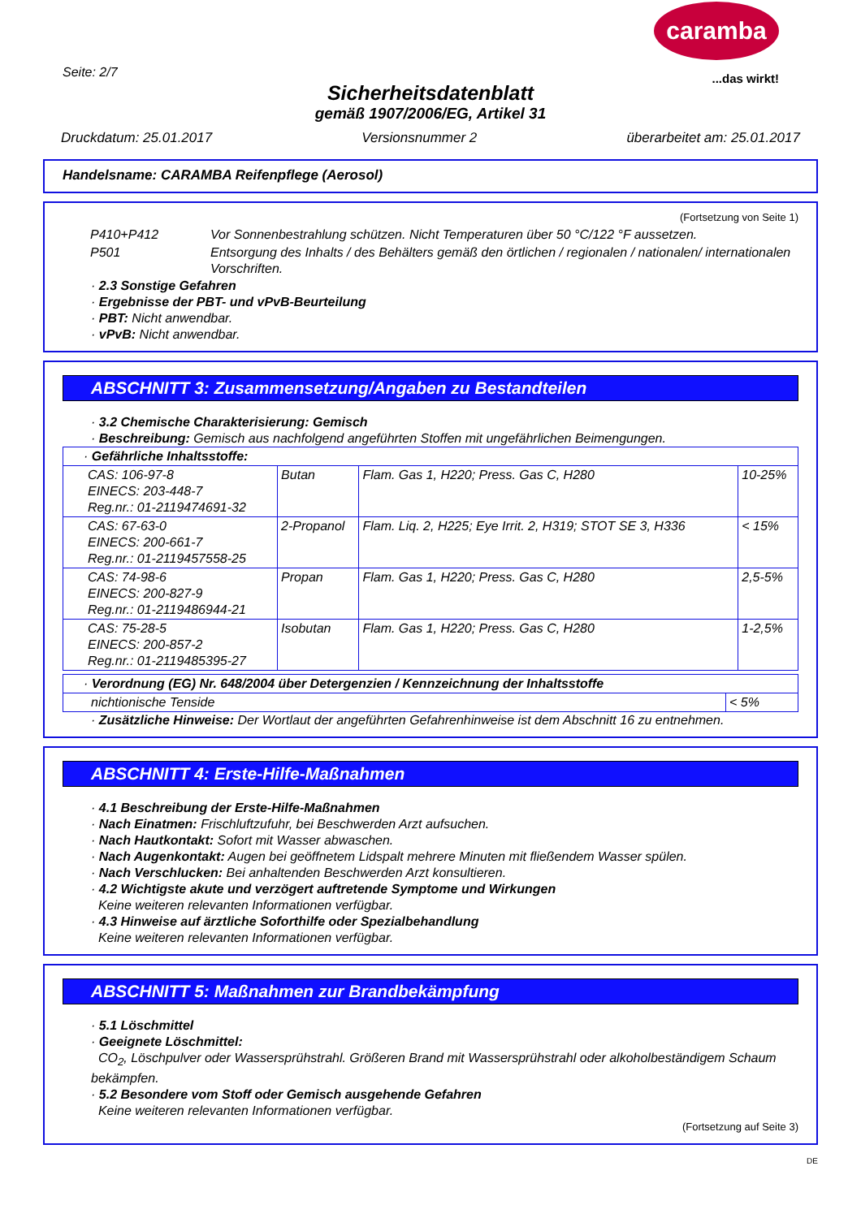Seite: 2/7
Sicherheitsdatenblatt
gemäß 1907/2006/EG, Artikel 31
caramba
...das wirkt!
Druckdatum: 25.01.2017 Versionsnummer 2 überarbeitet am: 25.01.2017
Handelsname: CARAMBA Reifenpflege (Aerosol)
(Fortsetzung von Seite 1)
| P410+P412 | Vor Sonnenbestrahlung schützen. Nicht Temperaturen über 50 °C/122 °F aussetzen. |
| P501 | Entsorgung des Inhalts / des Behälters gemäß den örtlichen / regionalen / nationalen/ internationalen Vorschriften. |
· 2.3 Sonstige Gefahren
· Ergebnisse der PBT- und vPvB-Beurteilung
· PBT: Nicht anwendbar.
· vPvB: Nicht anwendbar.
ABSCHNITT 3: Zusammensetzung/Angaben zu Bestandteilen
· 3.2 Chemische Charakterisierung: Gemisch
· Beschreibung: Gemisch aus nachfolgend angeführten Stoffen mit ungefährlichen Beimengungen.
| · Gefährliche Inhaltsstoffe: | | | |
| CAS: 106-97-8 EINECS: 203-448-7 Reg.nr.: 01-2119474691-32 | Butan | Flam. Gas 1, H220; Press. Gas C, H280 | 10-25% |
| CAS: 67-63-0 EINECS: 200-661-7 Reg.nr.: 01-2119457558-25 | 2-Propanol | Flam. Liq. 2, H225; Eye Irrit. 2, H319; STOT SE 3, H336 | < 15% |
| CAS: 74-98-6 EINECS: 200-827-9 Reg.nr.: 01-2119486944-21 | Propan | Flam. Gas 1, H220; Press. Gas C, H280 | 2,5-5% |
| CAS: 75-28-5 EINECS: 200-857-2 Reg.nr.: 01-2119485395-27 | Isobutan | Flam. Gas 1, H220; Press. Gas C, H280 | 1-2,5% |
| · Verordnung (EG) Nr. 648/2004 über Detergenzien / Kennzeichnung der Inhaltsstoffe | |
| nichtionische Tenside | < 5% |
· Zusätzliche Hinweise: Der Wortlaut der angeführten Gefahrenhinweise ist dem Abschnitt 16 zu entnehmen.
ABSCHNITT 4: Erste-Hilfe-Maßnahmen
· 4.1 Beschreibung der Erste-Hilfe-Maßnahmen
· Nach Einatmen: Frischluftzufuhr, bei Beschwerden Arzt aufsuchen.
· Nach Hautkontakt: Sofort mit Wasser abwaschen.
· Nach Augenkontakt: Augen bei geöffnetem Lidspalt mehrere Minuten mit fließendem Wasser spülen.
· Nach Verschlucken: Bei anhaltenden Beschwerden Arzt konsultieren.
· 4.2 Wichtigste akute und verzögert auftretende Symptome und Wirkungen
Keine weiteren relevanten Informationen verfügbar.
· 4.3 Hinweise auf ärztliche Soforthilfe oder Spezialbehandlung
Keine weiteren relevanten Informationen verfügbar.
ABSCHNITT 5: Maßnahmen zur Brandbekämpfung
· 5.1 Löschmittel
· Geeignete Löschmittel:
CO<sub>2</sub>, Löschpulver oder Wassersprühstrahl. Größeren Brand mit Wassersprühstrahl oder alkoholbeständigem Schaum bekämpfen.
· 5.2 Besondere vom Stoff oder Gemisch ausgehende Gefahren
Keine weiteren relevanten Informationen verfügbar.
(Fortsetzung auf Seite 3)
DE